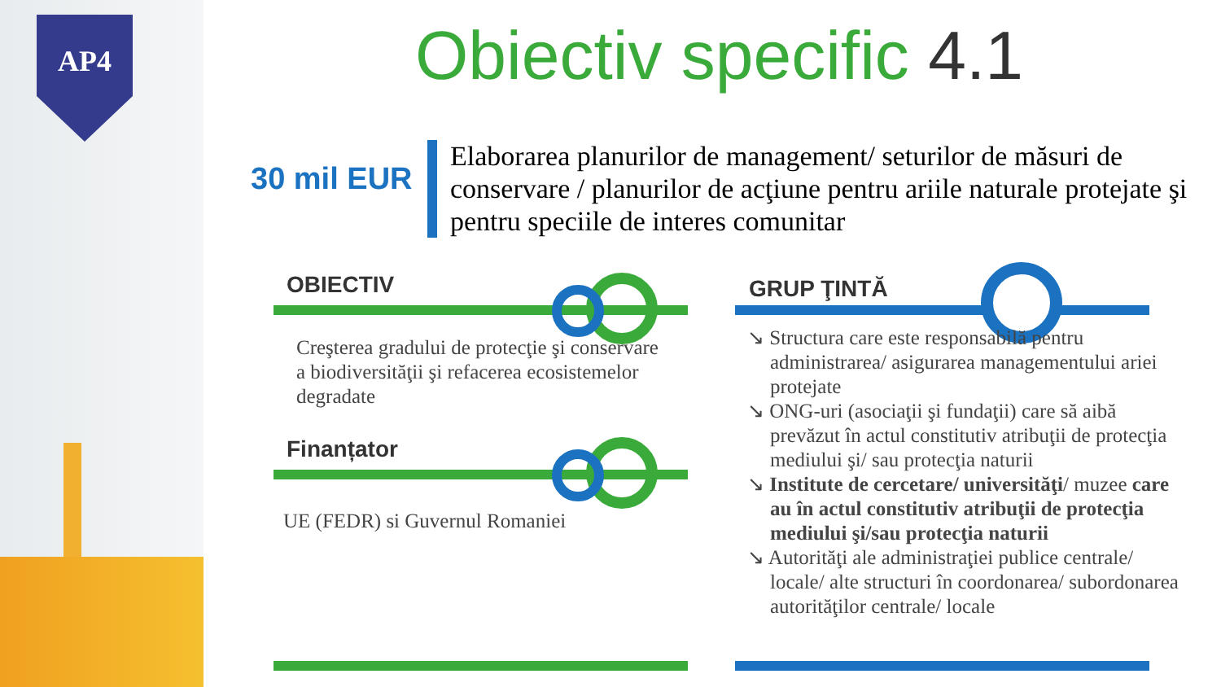AP4 Obiectiv specific 4.1
30 mil EUR
Elaborarea planurilor de management/ seturilor de măsuri de conservare / planurilor de acţiune pentru ariile naturale protejate şi pentru speciile de interes comunitar
OBIECTIV
Creşterea gradului de protecţie şi conservare a biodiversităţii şi refacerea ecosistemelor degradate
Finanțator
UE (FEDR) si Guvernul Romaniei
GRUP ŢINTĂ
↘ Structura care este responsabilă pentru administrarea/ asigurarea managementului ariei protejate
↘ ONG-uri (asociaţii şi fundaţii) care să aibă prevăzut în actul constitutiv atribuţii de protecţia mediului şi/ sau protecţia naturii
↘ Institute de cercetare/ universităţi/ muzee care au în actul constitutiv atribuţii de protecţia mediului şi/sau protecţia naturii
↘ Autorităţi ale administraţiei publice centrale/ locale/ alte structuri în coordonarea/ subordonarea autorităţilor centrale/ locale